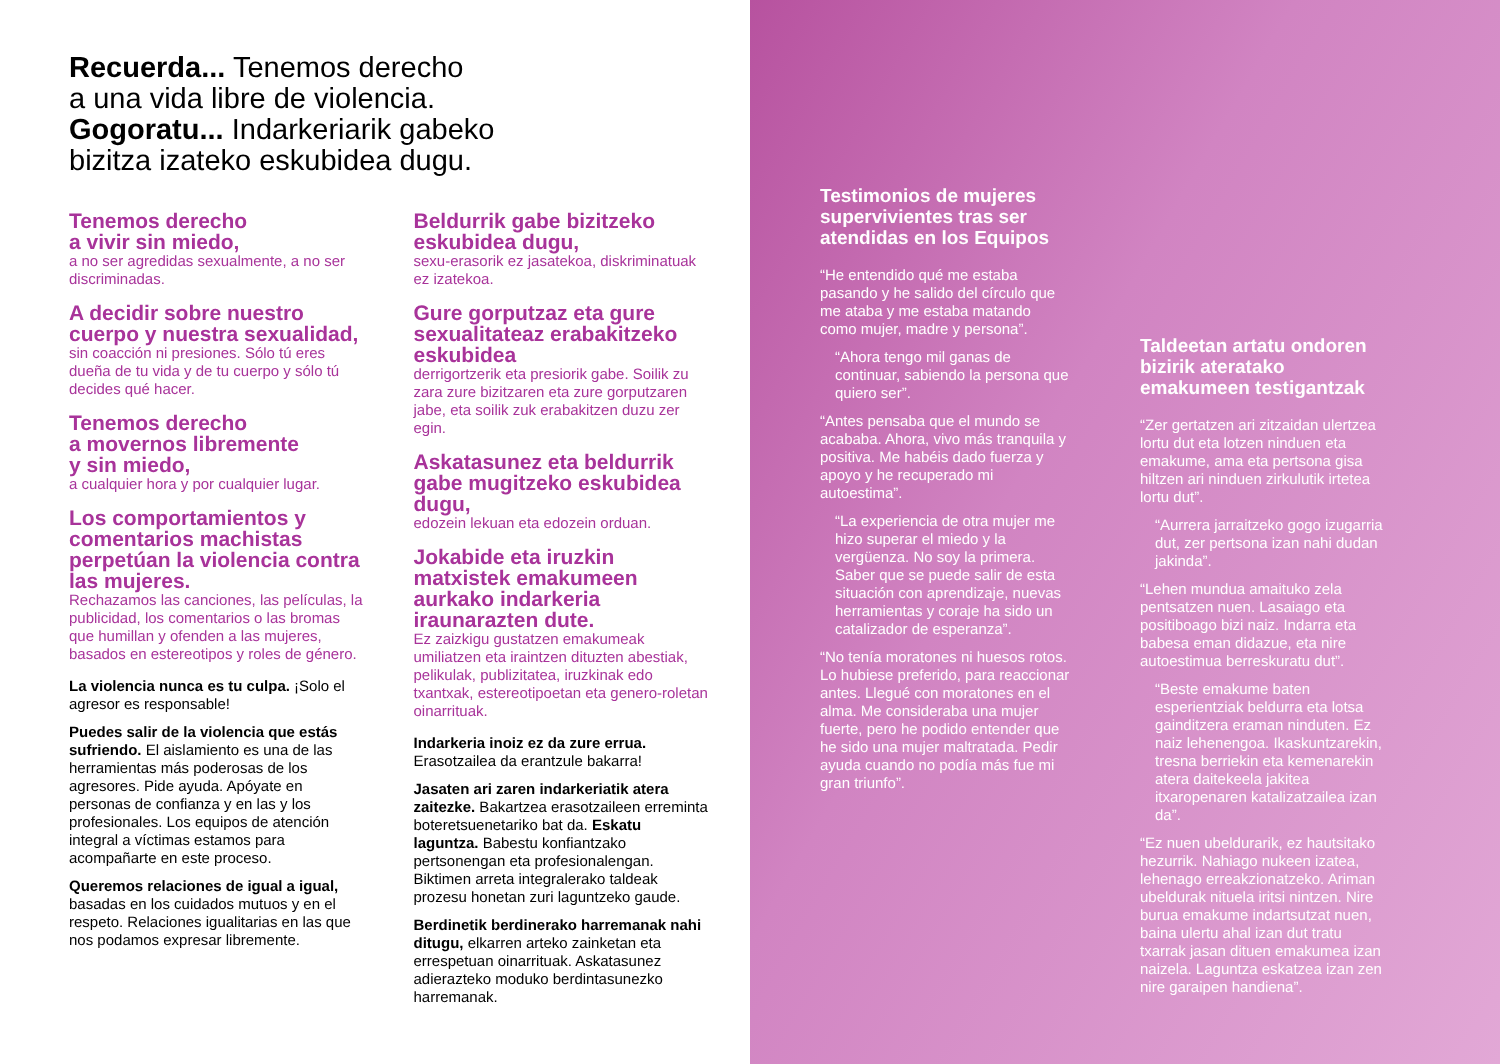Recuerda... Tenemos derecho
a una vida libre de violencia.
Gogoratu... Indarkeriarik gabeko
bizitza izateko eskubidea dugu.
Tenemos derecho
a vivir sin miedo,
a no ser agredidas sexualmente, a no ser discriminadas.
A decidir sobre nuestro cuerpo y nuestra sexualidad,
sin coacción ni presiones. Sólo tú eres dueña de tu vida y de tu cuerpo y sólo tú decides qué hacer.
Tenemos derecho
a movernos libremente
y sin miedo,
a cualquier hora y por cualquier lugar.
Los comportamientos y comentarios machistas perpetúan la violencia contra las mujeres.
Rechazamos las canciones, las películas, la publicidad, los comentarios o las bromas que humillan y ofenden a las mujeres, basados en estereotipos y roles de género.
La violencia nunca es tu culpa. ¡Solo el agresor es responsable!
Puedes salir de la violencia que estás sufriendo. El aislamiento es una de las herramientas más poderosas de los agresores. Pide ayuda. Apóyate en personas de confianza y en las y los profesionales. Los equipos de atención integral a víctimas estamos para acompañarte en este proceso.
Queremos relaciones de igual a igual, basadas en los cuidados mutuos y en el respeto. Relaciones igualitarias en las que nos podamos expresar libremente.
Beldurrik gabe bizitzeko eskubidea dugu,
sexu-erasorik ez jasatekoa, diskriminatuak ez izatekoa.
Gure gorputzaz eta gure sexualitateaz erabakitzeko eskubidea
derrigortzerik eta presiorik gabe. Soilik zu zara zure bizitzaren eta zure gorputzaren jabe, eta soilik zuk erabakitzen duzu zer egin.
Askatasunez eta beldurrik gabe mugitzeko eskubidea dugu,
edozein lekuan eta edozein orduan.
Jokabide eta iruzkin matxistek emakumeen aurkako indarkeria iraunarazten dute.
Ez zaizkigu gustatzen emakumeak umiliatzen eta iraintzen dituzten abestiak, pelikulak, publizitatea, iruzkinak edo txantxak, estereotipoetan eta genero-roletan oinarrituak.
Indarkeria inoiz ez da zure errua. Erasotzailea da erantzule bakarra!
Jasaten ari zaren indarkeriatik atera zaitezke. Bakartzea erasotzaileen erreminta boteretsuenetariko bat da. Eskatu laguntza. Babestu konfiantzako pertsonengan eta profesionalengan. Biktimen arreta integralerako taldeak prozesu honetan zuri laguntzeko gaude.
Berdinetik berdinerako harremanak nahi ditugu, elkarren arteko zainketan eta errespetuan oinarrituak. Askatasunez adierazteko moduko berdintasunezko harremanak.
Testimonios de mujeres supervivientes tras ser atendidas en los Equipos
“He entendido qué me estaba pasando y he salido del círculo que me ataba y me estaba matando como mujer, madre y persona”.
“Ahora tengo mil ganas de continuar, sabiendo la persona que quiero ser”.
“Antes pensaba que el mundo se acababa. Ahora, vivo más tranquila y positiva. Me habéis dado fuerza y apoyo y he recuperado mi autoestima”.
“La experiencia de otra mujer me hizo superar el miedo y la vergüenza. No soy la primera. Saber que se puede salir de esta situación con aprendizaje, nuevas herramientas y coraje ha sido un catalizador de esperanza”.
“No tenía moratones ni huesos rotos. Lo hubiese preferido, para reaccionar antes. Llegué con moratones en el alma. Me consideraba una mujer fuerte, pero he podido entender que he sido una mujer maltratada. Pedir ayuda cuando no podía más fue mi gran triunfo”.
Taldeetan artatu ondoren bizirik ateratako emakumeen testigantzak
“Zer gertatzen ari zitzaidan ulertzea lortu dut eta lotzen ninduen eta emakume, ama eta pertsona gisa hiltzen ari ninduen zirkulutik irtetea lortu dut”.
“Aurrera jarraitzeko gogo izugarria dut, zer pertsona izan nahi dudan jakinda”.
“Lehen mundua amaituko zela pentsatzen nuen. Lasaiago eta positiboago bizi naiz. Indarra eta babesa eman didazue, eta nire autoestimua berreskuratu dut”.
“Beste emakume baten esperientziak beldurra eta lotsa gainditzera eraman ninduten. Ez naiz lehenengoa. Ikaskuntzarekin, tresna berriekin eta kemenarekin atera daitekeela jakitea itxaropenaren katalizatzailea izan da”.
“Ez nuen ubeldurarik, ez hautsitako hezurrik. Nahiago nukeen izatea, lehenago erreakzionatzeko. Ariman ubeldurak nituela iritsi nintzen. Nire burua emakume indartsutzat nuen, baina ulertu ahal izan dut tratu txarrak jasan dituen emakumea izan naizela. Laguntza eskatzea izan zen nire garaipen handiena”.